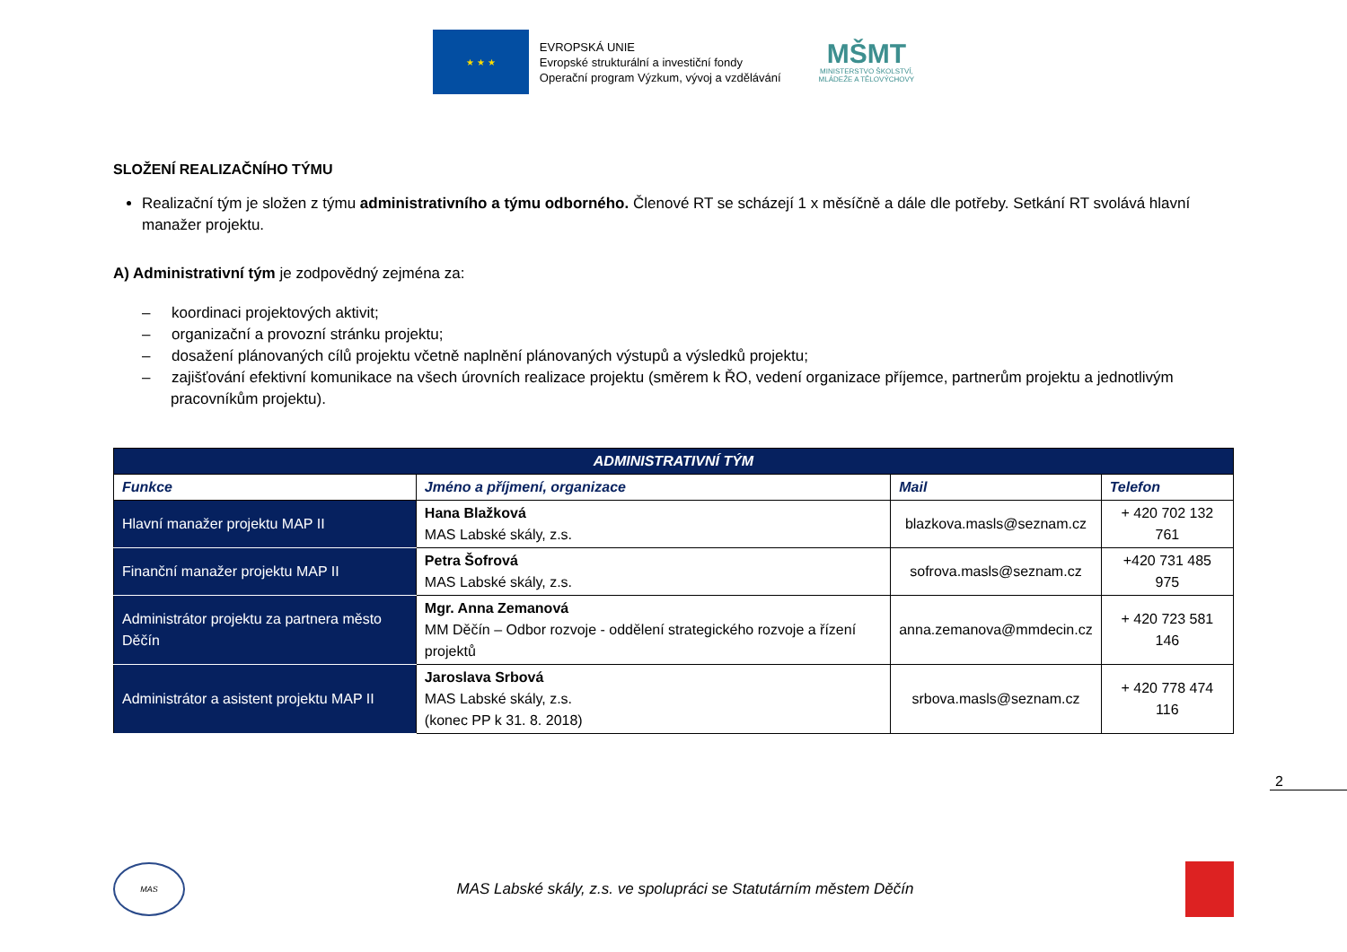★ ★ ★
EVROPSKÁ UNIE
Evropské strukturální a investiční fondy
Operační program Výzkum, vývoj a vzdělávání
MŠMT
MINISTERSTVO ŠKOLSTVÍ,
MLÁDEŽE A TĚLOVÝCHOVY
SLOŽENÍ REALIZAČNÍHO TÝMU
Realizační tým je složen z týmu administrativního a týmu odborného. Členové RT se scházejí 1 x měsíčně a dále dle potřeby. Setkání RT svolává hlavní manažer projektu.
A) Administrativní tým je zodpovědný zejména za:
– koordinaci projektových aktivit;
– organizační a provozní stránku projektu;
– dosažení plánovaných cílů projektu včetně naplnění plánovaných výstupů a výsledků projektu;
– zajišťování efektivní komunikace na všech úrovních realizace projektu (směrem k ŘO, vedení organizace příjemce, partnerům projektu a jednotlivým pracovníkům projektu).
| ADMINISTRATIVNÍ TÝM | | | |
| Funkce | Jméno a příjmení, organizace | Mail | Telefon |
| Hlavní manažer projektu MAP II | Hana Blažková MAS Labské skály, z.s. | blazkova.masls@seznam.cz | + 420 702 132 761 |
| Finanční manažer projektu MAP II | Petra Šofrová MAS Labské skály, z.s. | sofrova.masls@seznam.cz | +420 731 485 975 |
| Administrátor projektu za partnera město Děčín | Mgr. Anna Zemanová MM Děčín – Odbor rozvoje - oddělení strategického rozvoje a řízení projektů | anna.zemanova@mmdecin.cz | + 420 723 581 146 |
| Administrátor a asistent projektu MAP II | Jaroslava Srbová MAS Labské skály, z.s. (konec PP k 31. 8. 2018) | srbova.masls@seznam.cz | + 420 778 474 116 |
2
MAS
MAS Labské skály, z.s. ve spolupráci se Statutárním městem Děčín